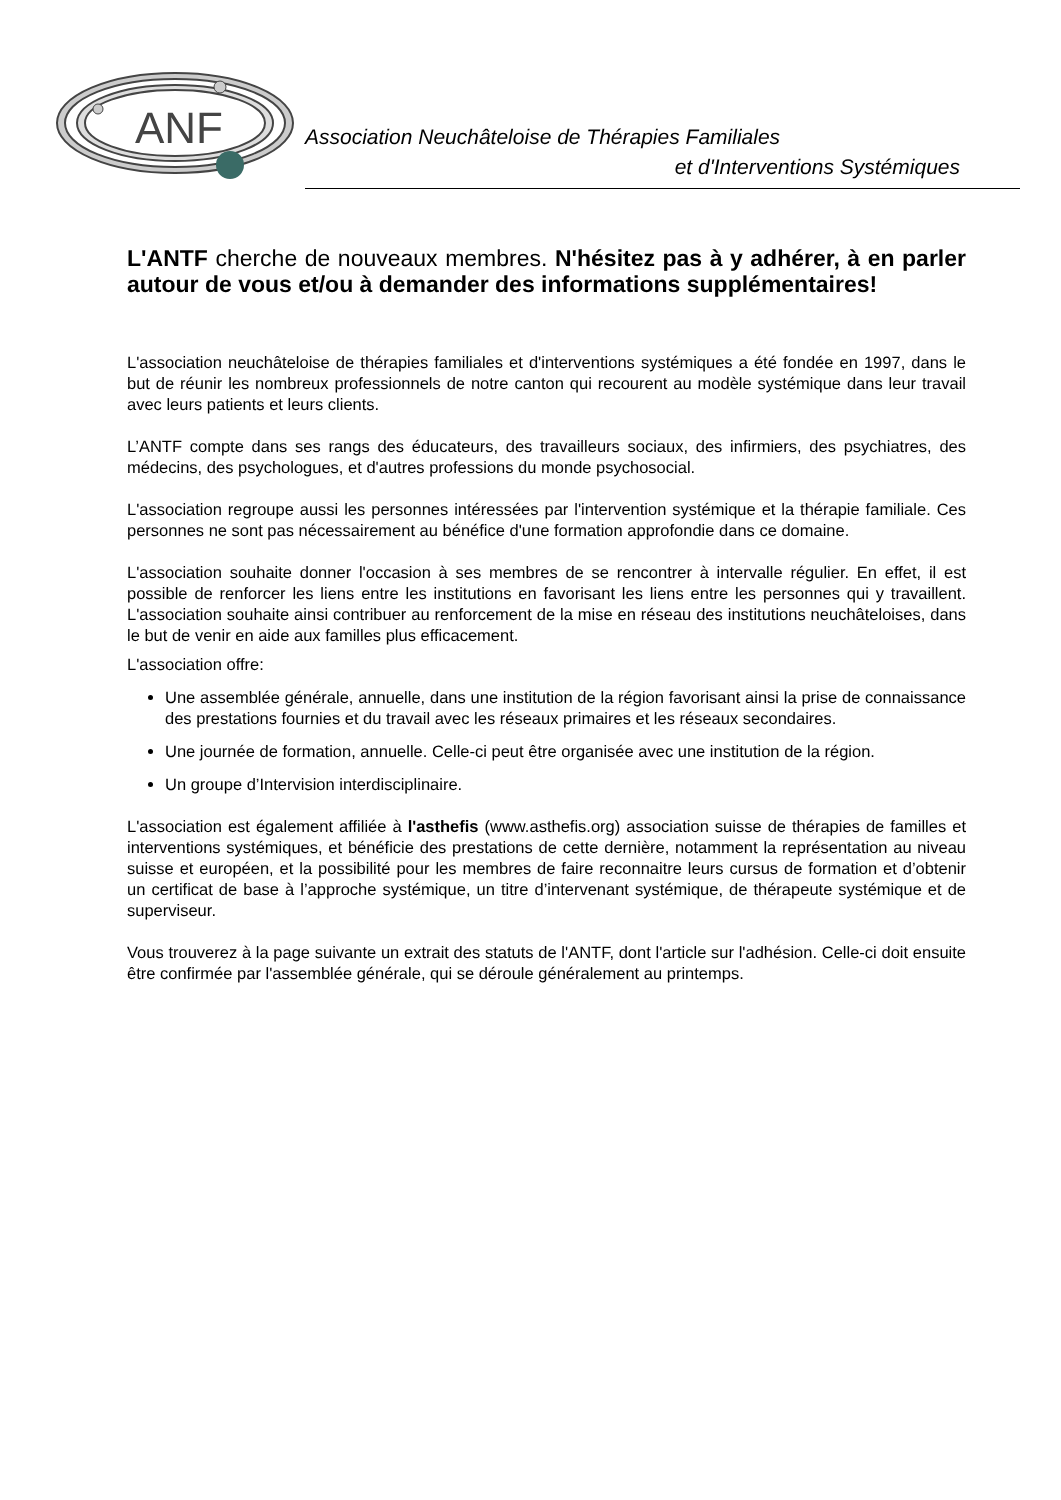ANF
Association Neuchâteloise de Thérapies Familiales
et d'Interventions Systémiques
L'ANTF cherche de nouveaux membres. N'hésitez pas à y adhérer, à en parler autour de vous et/ou à demander des informations supplémentaires!
L'association neuchâteloise de thérapies familiales et d'interventions systémiques a été fondée en 1997, dans le but de réunir les nombreux professionnels de notre canton qui recourent au modèle systémique dans leur travail avec leurs patients et leurs clients.
L’ANTF compte dans ses rangs des éducateurs, des travailleurs sociaux, des infirmiers, des psychiatres, des médecins, des psychologues, et d'autres professions du monde psychosocial.
L'association regroupe aussi les personnes intéressées par l'intervention systémique et la thérapie familiale. Ces personnes ne sont pas nécessairement au bénéfice d'une formation approfondie dans ce domaine.
L'association souhaite donner l'occasion à ses membres de se rencontrer à intervalle régulier. En effet, il est possible de renforcer les liens entre les institutions en favorisant les liens entre les personnes qui y travaillent. L'association souhaite ainsi contribuer au renforcement de la mise en réseau des institutions neuchâteloises, dans le but de venir en aide aux familles plus efficacement.
L'association offre:
Une assemblée générale, annuelle, dans une institution de la région favorisant ainsi la prise de connaissance des prestations fournies et du travail avec les réseaux primaires et les réseaux secondaires.
Une journée de formation, annuelle. Celle-ci peut être organisée avec une institution de la région.
Un groupe d’Intervision interdisciplinaire.
L'association est également affiliée à l'asthefis (www.asthefis.org) association suisse de thérapies de familles et interventions systémiques, et bénéficie des prestations de cette dernière, notamment la représentation au niveau suisse et européen, et la possibilité pour les membres de faire reconnaitre leurs cursus de formation et d’obtenir un certificat de base à l’approche systémique, un titre d’intervenant systémique, de thérapeute systémique et de superviseur.
Vous trouverez à la page suivante un extrait des statuts de l'ANTF, dont l'article sur l'adhésion. Celle-ci doit ensuite être confirmée par l'assemblée générale, qui se déroule généralement au printemps.